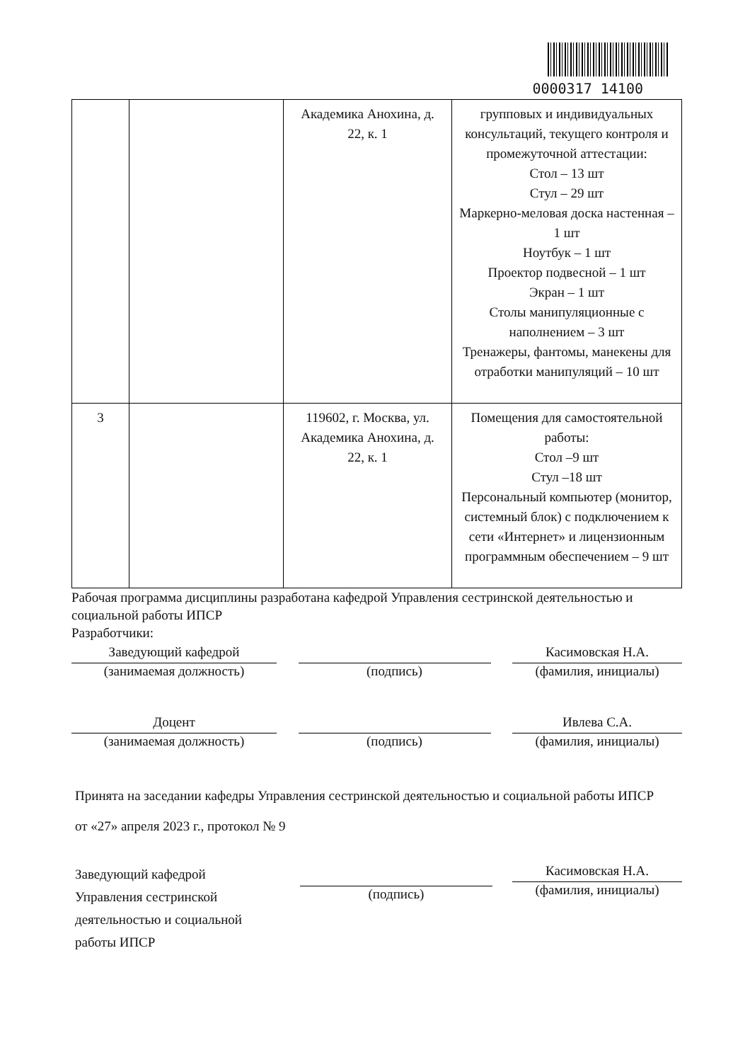0000317 14100
| | | Академика Анохина, д. 22, к. 1 | групповых и индивидуальных консультаций, текущего контроля и промежуточной аттестации: Стол – 13 шт Стул – 29 шт Маркерно-меловая доска настенная – 1 шт Ноутбук – 1 шт Проектор подвесной – 1 шт Экран – 1 шт Столы манипуляционные с наполнением – 3 шт Тренажеры, фантомы, манекены для отработки манипуляций – 10 шт |
| 3 | | 119602, г. Москва, ул. Академика Анохина, д. 22, к. 1 | Помещения для самостоятельной работы: Стол –9 шт Стул –18 шт Персональный компьютер (монитор, системный блок) с подключением к сети «Интернет» и лицензионным программным обеспечением – 9 шт |
Рабочая программа дисциплины разработана кафедрой Управления сестринской деятельностью и социальной работы ИПСР
Разработчики:
Заведующий кафедрой
(занимаемая должность)
(подпись) Касимовская Н.А.
(фамилия, инициалы)
Доцент
(занимаемая должность)
(подпись) Ивлева С.А.
(фамилия, инициалы)
Принята на заседании кафедры Управления сестринской деятельностью и социальной работы ИПСР
от «27» апреля 2023 г., протокол № 9
Заведующий кафедрой
Управления сестринской деятельностью и социальной работы ИПСР
(подпись) Касимовская Н.А.
(фамилия, инициалы)